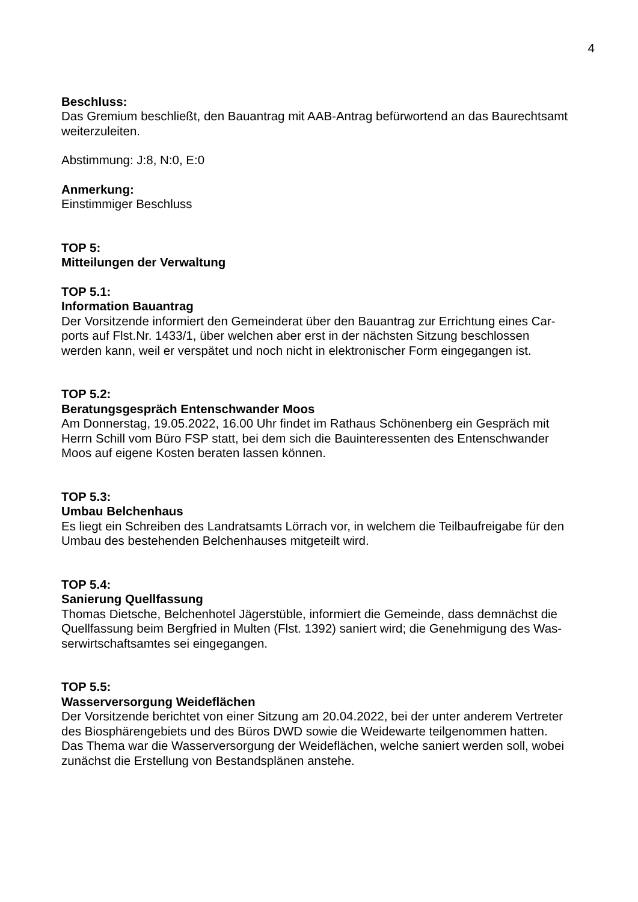4
Beschluss:
Das Gremium beschließt, den Bauantrag mit AAB-Antrag befürwortend an das Baurechtsamt weiterzuleiten.
Abstimmung: J:8, N:0, E:0
Anmerkung:
Einstimmiger Beschluss
TOP 5:
Mitteilungen der Verwaltung
TOP 5.1:
Information Bauantrag
Der Vorsitzende informiert den Gemeinderat über den Bauantrag zur Errichtung eines Car-
ports auf Flst.Nr. 1433/1, über welchen aber erst in der nächsten Sitzung beschlossen
werden kann, weil er verspätet und noch nicht in elektronischer Form eingegangen ist.
TOP 5.2:
Beratungsgespräch Entenschwander Moos
Am Donnerstag, 19.05.2022, 16.00 Uhr findet im Rathaus Schönenberg ein Gespräch mit
Herrn Schill vom Büro FSP statt, bei dem sich die Bauinteressenten des Entenschwander
Moos auf eigene Kosten beraten lassen können.
TOP 5.3:
Umbau Belchenhaus
Es liegt ein Schreiben des Landratsamts Lörrach vor, in welchem die Teilbaufreigabe für den
Umbau des bestehenden Belchenhauses mitgeteilt wird.
TOP 5.4:
Sanierung Quellfassung
Thomas Dietsche, Belchenhotel Jägerstüble, informiert die Gemeinde, dass demnächst die
Quellfassung beim Bergfried in Multen (Flst. 1392) saniert wird; die Genehmigung des Was-
serwirtschaftsamtes sei eingegangen.
TOP 5.5:
Wasserversorgung Weideflächen
Der Vorsitzende berichtet von einer Sitzung am 20.04.2022, bei der unter anderem Vertreter
des Biosphärengebiets und des Büros DWD sowie die Weidewarte teilgenommen hatten.
Das Thema war die Wasserversorgung der Weideflächen, welche saniert werden soll, wobei
zunächst die Erstellung von Bestandsplänen anstehe.